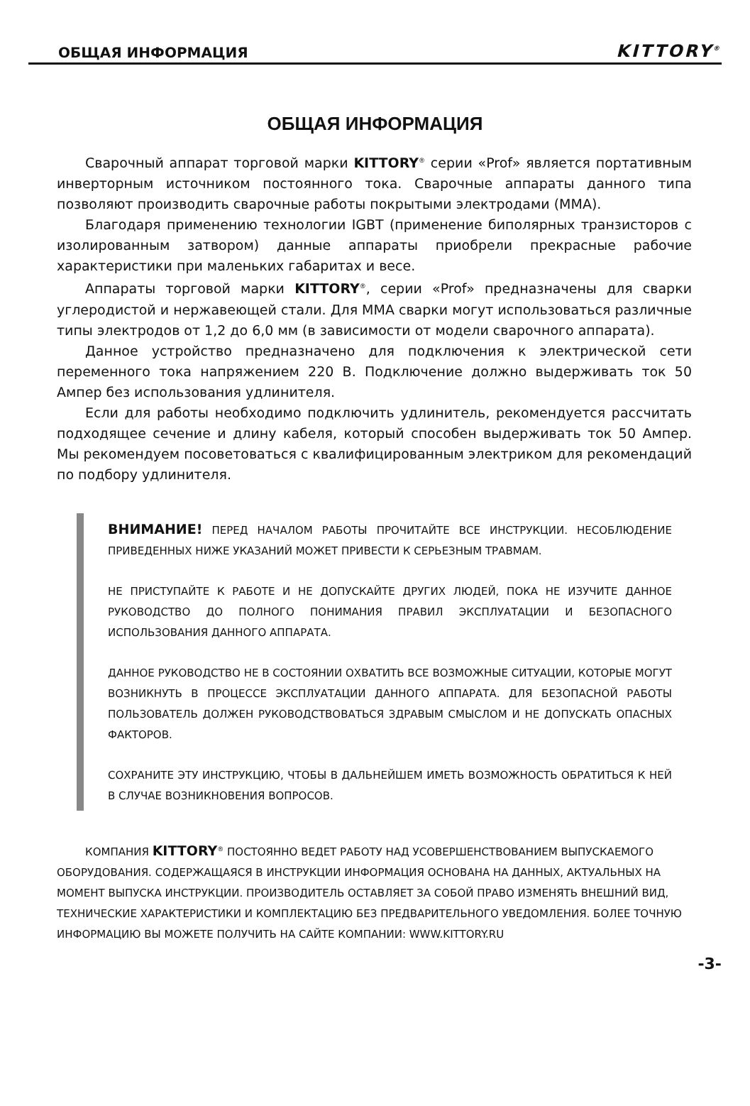ОБЩАЯ ИНФОРМАЦИЯ KITTORY<sup>®</sup>
ОБЩАЯ ИНФОРМАЦИЯ
Сварочный аппарат торговой марки KITTORY<sup>®</sup> серии «Prof» является портативным инверторным источником постоянного тока. Сварочные аппараты данного типа позволяют производить сварочные работы покрытыми электродами (MMA).
Благодаря применению технологии IGBT (применение биполярных транзисторов с изолированным затвором) данные аппараты приобрели прекрасные рабочие характеристики при маленьких габаритах и весе.
Аппараты торговой марки KITTORY<sup>®</sup>, серии «Prof» предназначены для сварки углеродистой и нержавеющей стали. Для MMA сварки могут использоваться различные типы электродов от 1,2 до 6,0 мм (в зависимости от модели сварочного аппарата).
Данное устройство предназначено для подключения к электрической сети переменного тока напряжением 220 В. Подключение должно выдерживать ток 50 Ампер без использования удлинителя.
Если для работы необходимо подключить удлинитель, рекомендуется рассчитать подходящее сечение и длину кабеля, который способен выдерживать ток 50 Ампер. Мы рекомендуем посоветоваться с квалифицированным электриком для рекомендаций по подбору удлинителя.
ВНИМАНИЕ! ПЕРЕД НАЧАЛОМ РАБОТЫ ПРОЧИТАЙТЕ ВСЕ ИНСТРУКЦИИ. НЕСОБЛЮДЕНИЕ ПРИВЕДЕННЫХ НИЖЕ УКАЗАНИЙ МОЖЕТ ПРИВЕСТИ К СЕРЬЕЗНЫМ ТРАВМАМ.
НЕ ПРИСТУПАЙТЕ К РАБОТЕ И НЕ ДОПУСКАЙТЕ ДРУГИХ ЛЮДЕЙ, ПОКА НЕ ИЗУЧИТЕ ДАННОЕ РУКОВОДСТВО ДО ПОЛНОГО ПОНИМАНИЯ ПРАВИЛ ЭКСПЛУАТАЦИИ И БЕЗОПАСНОГО ИСПОЛЬЗОВАНИЯ ДАННОГО АППАРАТА.
ДАННОЕ РУКОВОДСТВО НЕ В СОСТОЯНИИ ОХВАТИТЬ ВСЕ ВОЗМОЖНЫЕ СИТУАЦИИ, КОТОРЫЕ МОГУТ ВОЗНИКНУТЬ В ПРОЦЕССЕ ЭКСПЛУАТАЦИИ ДАННОГО АППАРАТА. ДЛЯ БЕЗОПАСНОЙ РАБОТЫ ПОЛЬЗОВАТЕЛЬ ДОЛЖЕН РУКОВОДСТВОВАТЬСЯ ЗДРАВЫМ СМЫСЛОМ И НЕ ДОПУСКАТЬ ОПАСНЫХ ФАКТОРОВ.
СОХРАНИТЕ ЭТУ ИНСТРУКЦИЮ, ЧТОБЫ В ДАЛЬНЕЙШЕМ ИМЕТЬ ВОЗМОЖНОСТЬ ОБРАТИТЬСЯ К НЕЙ В СЛУЧАЕ ВОЗНИКНОВЕНИЯ ВОПРОСОВ.
КОМПАНИЯ KITTORY<sup>®</sup> ПОСТОЯННО ВЕДЕТ РАБОТУ НАД УСОВЕРШЕНСТВОВАНИЕМ ВЫПУСКАЕМОГО ОБОРУДОВАНИЯ. СОДЕРЖАЩАЯСЯ В ИНСТРУКЦИИ ИНФОРМАЦИЯ ОСНОВАНА НА ДАННЫХ, АКТУАЛЬНЫХ НА МОМЕНТ ВЫПУСКА ИНСТРУКЦИИ. ПРОИЗВОДИТЕЛЬ ОСТАВЛЯЕТ ЗА СОБОЙ ПРАВО ИЗМЕНЯТЬ ВНЕШНИЙ ВИД, ТЕХНИЧЕСКИЕ ХАРАКТЕРИСТИКИ И КОМПЛЕКТАЦИЮ БЕЗ ПРЕДВАРИТЕЛЬНОГО УВЕДОМЛЕНИЯ. БОЛЕЕ ТОЧНУЮ ИНФОРМАЦИЮ ВЫ МОЖЕТЕ ПОЛУЧИТЬ НА САЙТЕ КОМПАНИИ: WWW.KITTORY.RU
-3-